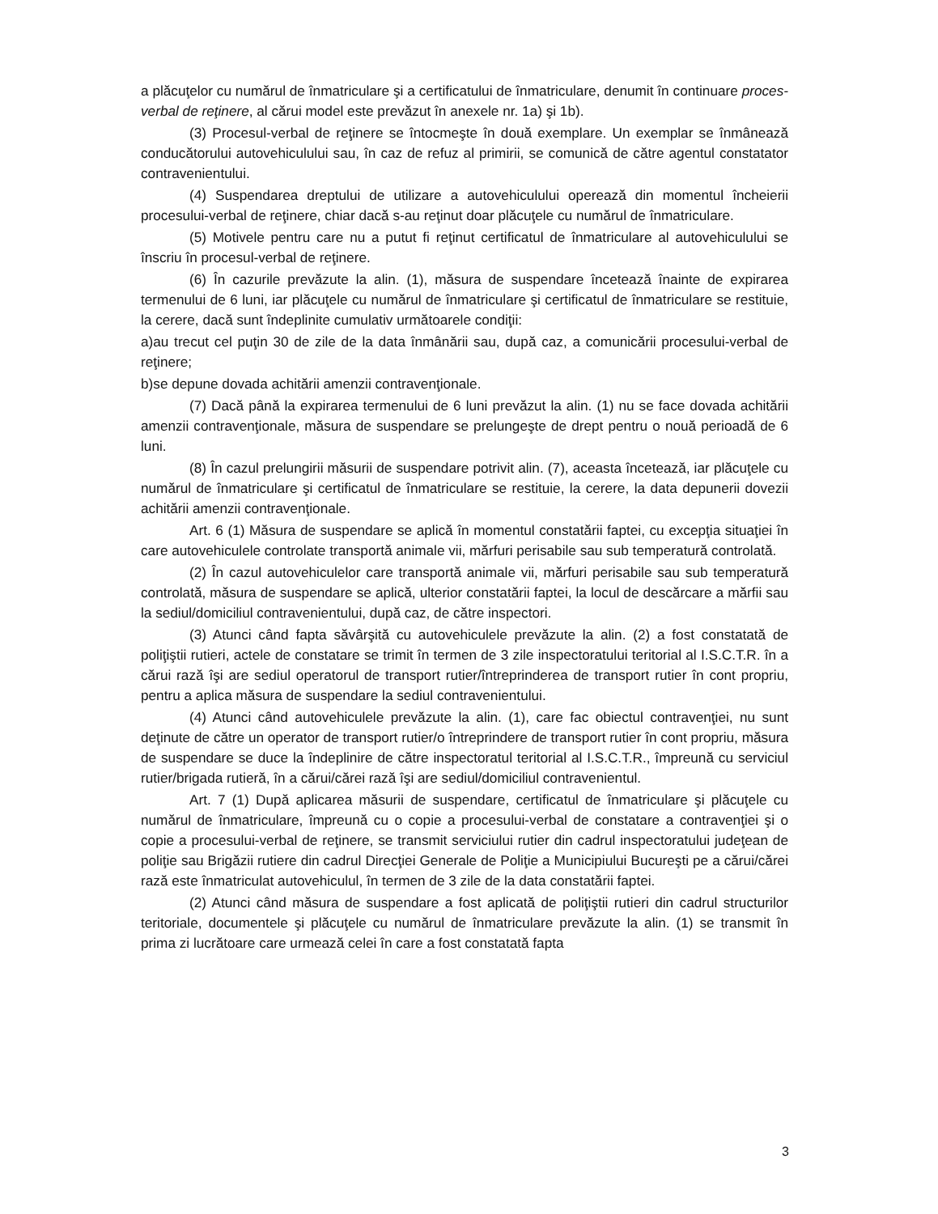a plăcuţelor cu numărul de înmatriculare şi a certificatului de înmatriculare, denumit în continuare proces-verbal de reţinere, al cărui model este prevăzut în anexele nr. 1a) şi 1b).
(3) Procesul-verbal de reţinere se întocmeşte în două exemplare. Un exemplar se înmânează conducătorului autovehiculului sau, în caz de refuz al primirii, se comunică de către agentul constatator contravenientului.
(4) Suspendarea dreptului de utilizare a autovehiculului operează din momentul încheierii procesului-verbal de reţinere, chiar dacă s-au reţinut doar plăcuţele cu numărul de înmatriculare.
(5) Motivele pentru care nu a putut fi reţinut certificatul de înmatriculare al autovehiculului se înscriu în procesul-verbal de reţinere.
(6) În cazurile prevăzute la alin. (1), măsura de suspendare încetează înainte de expirarea termenului de 6 luni, iar plăcuţele cu numărul de înmatriculare şi certificatul de înmatriculare se restituie, la cerere, dacă sunt îndeplinite cumulativ următoarele condiţii:
a)au trecut cel puţin 30 de zile de la data înmânării sau, după caz, a comunicării procesului-verbal de reţinere;
b)se depune dovada achitării amenzii contravenţionale.
(7) Dacă până la expirarea termenului de 6 luni prevăzut la alin. (1) nu se face dovada achitării amenzii contravenţionale, măsura de suspendare se prelungeşte de drept pentru o nouă perioadă de 6 luni.
(8) În cazul prelungirii măsurii de suspendare potrivit alin. (7), aceasta încetează, iar plăcuţele cu numărul de înmatriculare şi certificatul de înmatriculare se restituie, la cerere, la data depunerii dovezii achitării amenzii contravenţionale.
Art. 6 (1) Măsura de suspendare se aplică în momentul constatării faptei, cu excepţia situaţiei în care autovehiculele controlate transportă animale vii, mărfuri perisabile sau sub temperatură controlată.
(2) În cazul autovehiculelor care transportă animale vii, mărfuri perisabile sau sub temperatură controlată, măsura de suspendare se aplică, ulterior constatării faptei, la locul de descărcare a mărfii sau la sediul/domiciliul contravenientului, după caz, de către inspectori.
(3) Atunci când fapta săvârşită cu autovehiculele prevăzute la alin. (2) a fost constatată de poliţiştii rutieri, actele de constatare se trimit în termen de 3 zile inspectoratului teritorial al I.S.C.T.R. în a cărui rază îşi are sediul operatorul de transport rutier/întreprinderea de transport rutier în cont propriu, pentru a aplica măsura de suspendare la sediul contravenientului.
(4) Atunci când autovehiculele prevăzute la alin. (1), care fac obiectul contravenţiei, nu sunt deţinute de către un operator de transport rutier/o întreprindere de transport rutier în cont propriu, măsura de suspendare se duce la îndeplinire de către inspectoratul teritorial al I.S.C.T.R., împreună cu serviciul rutier/brigada rutieră, în a cărui/cărei rază îşi are sediul/domiciliul contravenientul.
Art. 7 (1) După aplicarea măsurii de suspendare, certificatul de înmatriculare şi plăcuţele cu numărul de înmatriculare, împreună cu o copie a procesului-verbal de constatare a contravenţiei şi o copie a procesului-verbal de reţinere, se transmit serviciului rutier din cadrul inspectoratului judeţean de poliţie sau Brigăzii rutiere din cadrul Direcţiei Generale de Poliţie a Municipiului Bucureşti pe a cărui/cărei rază este înmatriculat autovehiculul, în termen de 3 zile de la data constatării faptei.
(2) Atunci când măsura de suspendare a fost aplicată de poliţiştii rutieri din cadrul structurilor teritoriale, documentele şi plăcuţele cu numărul de înmatriculare prevăzute la alin. (1) se transmit în prima zi lucrătoare care urmează celei în care a fost constatată fapta
3